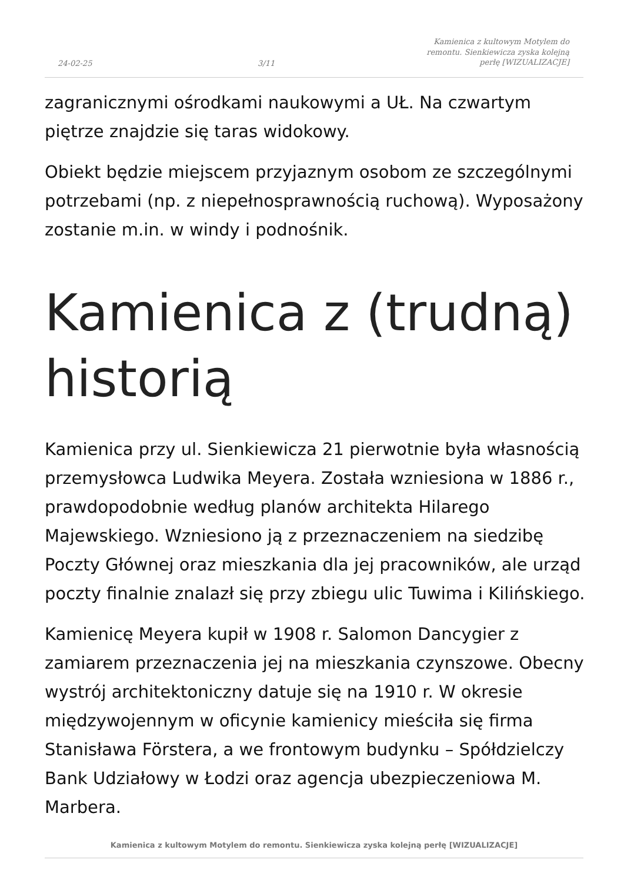24-02-25
3/11
Kamienica z kultowym Motylem do
remontu. Sienkiewicza zyska kolejną
perłę [WIZUALIZACJE]
zagranicznymi ośrodkami naukowymi a UŁ. Na czwartym piętrze znajdzie się taras widokowy.
Obiekt będzie miejscem przyjaznym osobom ze szczególnymi potrzebami (np. z niepełnosprawnością ruchową). Wyposażony zostanie m.in. w windy i podnośnik.
Kamienica z (trudną) historią
Kamienica przy ul. Sienkiewicza 21 pierwotnie była własnością przemysłowca Ludwika Meyera. Została wzniesiona w 1886 r., prawdopodobnie według planów architekta Hilarego Majewskiego. Wzniesiono ją z przeznaczeniem na siedzibę Poczty Głównej oraz mieszkania dla jej pracowników, ale urząd poczty finalnie znalazł się przy zbiegu ulic Tuwima i Kilińskiego.
Kamienicę Meyera kupił w 1908 r. Salomon Dancygier z zamiarem przeznaczenia jej na mieszkania czynszowe. Obecny wystrój architektoniczny datuje się na 1910 r. W okresie międzywojennym w oficynie kamienicy mieściła się firma Stanisława Förstera, a we frontowym budynku – Spółdzielczy Bank Udziałowy w Łodzi oraz agencja ubezpieczeniowa M. Marbera.
Kamienica z kultowym Motylem do remontu. Sienkiewicza zyska kolejną perłę [WIZUALIZACJE]